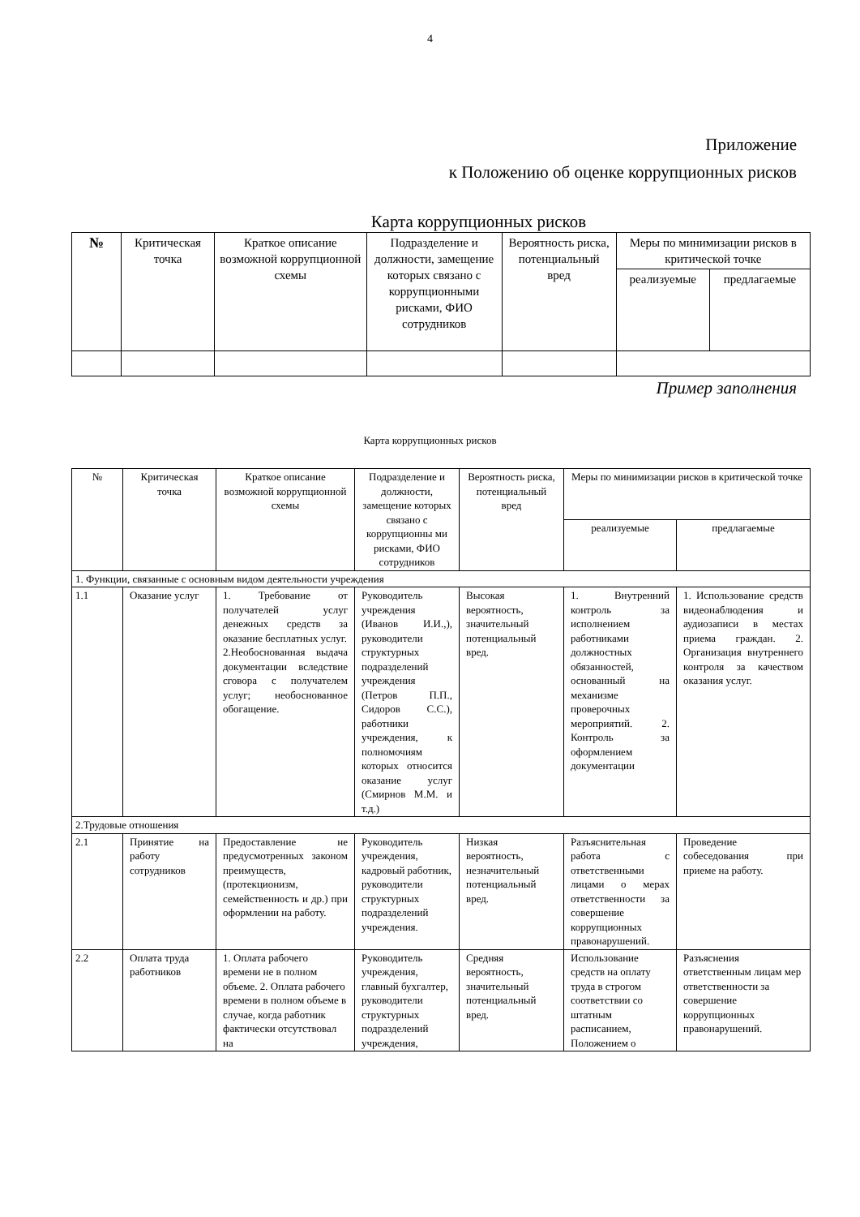4
Приложение
к Положению об оценке коррупционных рисков
Карта коррупционных рисков
| № | Критическая точка | Краткое описание возможной коррупционной схемы | Подразделение и должности, замещение которых связано с коррупционными рисками, ФИО сотрудников | Вероятность риска, потенциальный вред | Меры по минимизации рисков в критической точке | |
| --- | --- | --- | --- | --- | --- | --- |
| | | | | | реализуемые | предлагаемые |
Пример заполнения
Карта коррупционных рисков
| № | Критическая точка | Краткое описание возможной коррупционной схемы | Подразделение и должности, замещение которых связано с коррупционны ми рисками, ФИО сотрудников | Вероятность риска, потенциальный вред | Меры по минимизации рисков в критической точке | |
| --- | --- | --- | --- | --- | --- | --- |
| | | | | | реализуемые | предлагаемые |
| 1. Функции, связанные с основным видом деятельности учреждения | | | | | | |
| 1.1 | Оказание услуг | 1. Требование от получателей услуг денежных средств за оказание бесплатных услуг. 2.Необоснованная выдача документации вследствие сговора с получателем услуг; необоснованное обогащение. | Руководитель учреждения (Иванов И.И.,), руководители структурных подразделений учреждения (Петров П.П., Сидоров С.С.), работники учреждения, к полномочиям которых относится оказание услуг (Смирнов М.М. и т.д.) | Высокая вероятность, значительный потенциальный вред. | 1. Внутренний контроль за исполнением работниками должностных обязанностей, основанный на механизме проверочных мероприятий. 2. Контроль за оформлением документации | 1. Использование средств видеонаблюдения и аудиозаписи в местах приема граждан. 2. Организация внутреннего контроля за качеством оказания услуг. |
| 2.Трудовые отношения | | | | | | |
| 2.1 | Принятие на работу сотрудников | Предоставление не предусмотренных законом преимуществ, (протекционизм, семейственность и др.) при оформлении на работу. | Руководитель учреждения, кадровый работник, руководители структурных подразделений учреждения. | Низкая вероятность, незначительный потенциальный вред. | Разъяснительная работа с ответственными лицами о мерах ответственности за совершение коррупционных правонарушений. | Проведение собеседования при приеме на работу. |
| 2.2 | Оплата труда работников | 1. Оплата рабочего времени не в полном объеме. 2. Оплата рабочего времени в полном объеме в случае, когда работник фактически отсутствовал на | Руководитель учреждения, главный бухгалтер, руководители структурных подразделений учреждения, | Средняя вероятность, значительный потенциальный вред. | Использование средств на оплату труда в строгом соответствии со штатным расписанием, Положением о | Разъяснения ответственным лицам мер ответственности за совершение коррупционных правонарушений. |